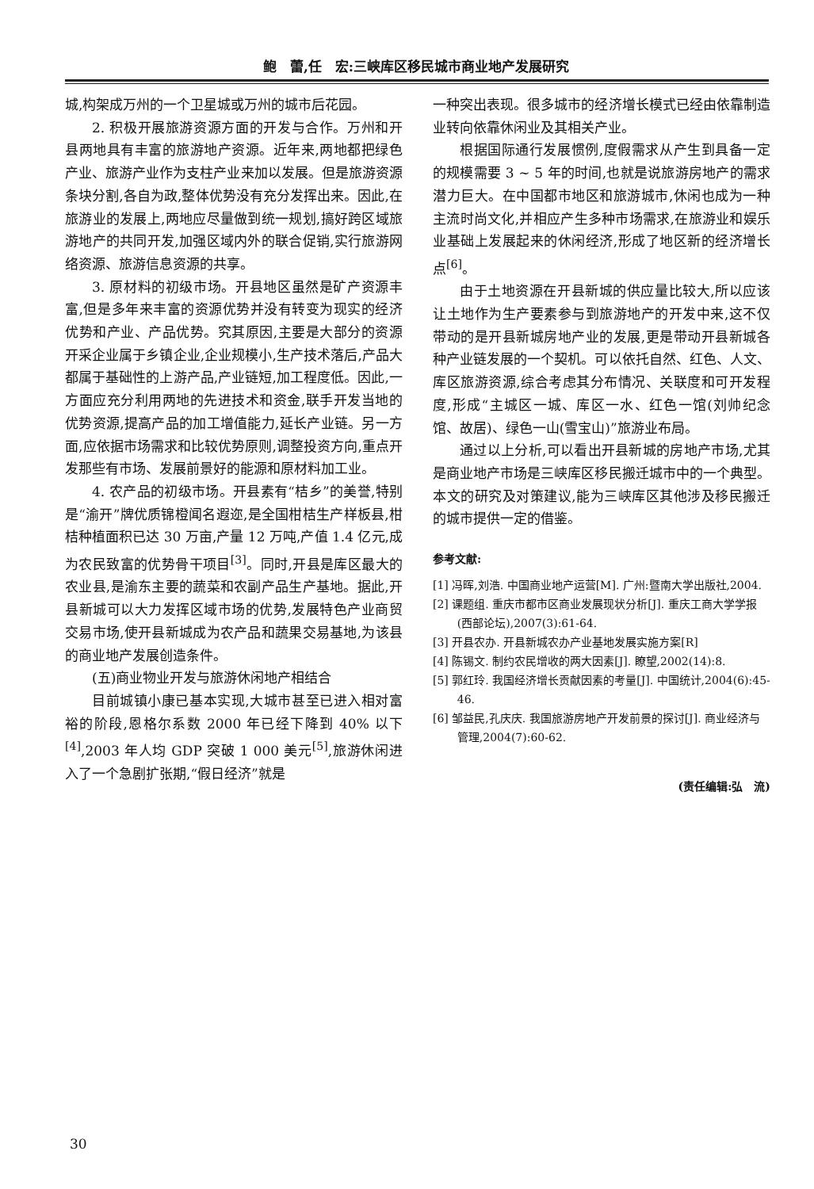鲍　蕾,任　宏:三峡库区移民城市商业地产发展研究
城,构架成万州的一个卫星城或万州的城市后花园。
2. 积极开展旅游资源方面的开发与合作。万州和开县两地具有丰富的旅游地产资源。近年来,两地都把绿色产业、旅游产业作为支柱产业来加以发展。但是旅游资源条块分割,各自为政,整体优势没有充分发挥出来。因此,在旅游业的发展上,两地应尽量做到统一规划,搞好跨区域旅游地产的共同开发,加强区域内外的联合促销,实行旅游网络资源、旅游信息资源的共享。
3. 原材料的初级市场。开县地区虽然是矿产资源丰富,但是多年来丰富的资源优势并没有转变为现实的经济优势和产业、产品优势。究其原因,主要是大部分的资源开采企业属于乡镇企业,企业规模小,生产技术落后,产品大都属于基础性的上游产品,产业链短,加工程度低。因此,一方面应充分利用两地的先进技术和资金,联手开发当地的优势资源,提高产品的加工增值能力,延长产业链。另一方面,应依据市场需求和比较优势原则,调整投资方向,重点开发那些有市场、发展前景好的能源和原材料加工业。
4. 农产品的初级市场。开县素有“桔乡”的美誉,特别是“渝开”牌优质锦橙闻名遐迩,是全国柑桔生产样板县,柑桔种植面积已达 30 万亩,产量 12 万吨,产值 1.4 亿元,成为农民致富的优势骨干项目<sup>[3]</sup>。同时,开县是库区最大的农业县,是渝东主要的蔬菜和农副产品生产基地。据此,开县新城可以大力发挥区域市场的优势,发展特色产业商贸交易市场,使开县新城成为农产品和蔬果交易基地,为该县的商业地产发展创造条件。
(五)商业物业开发与旅游休闲地产相结合
目前城镇小康已基本实现,大城市甚至已进入相对富裕的阶段,恩格尔系数 2000 年已经下降到 40% 以下<sup>[4]</sup>,2003 年人均 GDP 突破 1 000 美元<sup>[5]</sup>,旅游休闲进入了一个急剧扩张期,“假日经济”就是
一种突出表现。很多城市的经济增长模式已经由依靠制造业转向依靠休闲业及其相关产业。
根据国际通行发展惯例,度假需求从产生到具备一定的规模需要 3 ~ 5 年的时间,也就是说旅游房地产的需求潜力巨大。在中国都市地区和旅游城市,休闲也成为一种主流时尚文化,并相应产生多种市场需求,在旅游业和娱乐业基础上发展起来的休闲经济,形成了地区新的经济增长点<sup>[6]</sup>。
由于土地资源在开县新城的供应量比较大,所以应该让土地作为生产要素参与到旅游地产的开发中来,这不仅带动的是开县新城房地产业的发展,更是带动开县新城各种产业链发展的一个契机。可以依托自然、红色、人文、库区旅游资源,综合考虑其分布情况、关联度和可开发程度,形成“主城区一城、库区一水、红色一馆(刘帅纪念馆、故居)、绿色一山(雪宝山)”旅游业布局。
通过以上分析,可以看出开县新城的房地产市场,尤其是商业地产市场是三峡库区移民搬迁城市中的一个典型。本文的研究及对策建议,能为三峡库区其他涉及移民搬迁的城市提供一定的借鉴。
参考文献:
[1] 冯晖,刘浩. 中国商业地产运营[M]. 广州:暨南大学出版社,2004.
[2] 课题组. 重庆市都市区商业发展现状分析[J]. 重庆工商大学学报(西部论坛),2007(3):61-64.
[3] 开县农办. 开县新城农办产业基地发展实施方案[R]
[4] 陈锡文. 制约农民增收的两大因素[J]. 瞭望,2002(14):8.
[5] 郭红玲. 我国经济增长贡献因素的考量[J]. 中国统计,2004(6):45-46.
[6] 邹益民,孔庆庆. 我国旅游房地产开发前景的探讨[J]. 商业经济与管理,2004(7):60-62.
(责任编辑:弘　流)
30